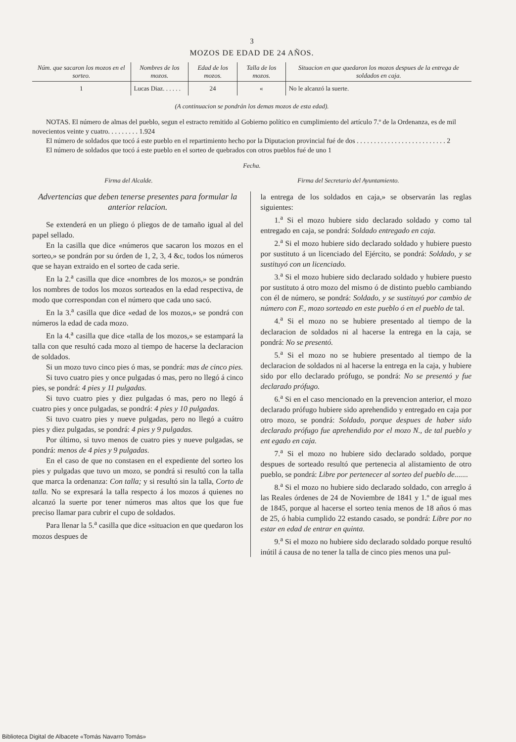3
MOZOS DE EDAD DE 24 AÑOS.
| Núm. que sacaron los mozos en el sorteo. | Nombres de los mozos. | Edad de los mozos. | Talla de los mozos. | Situacion en que quedaron los mozos despues de la entrega de soldados en caja. |
| --- | --- | --- | --- | --- |
| 1 | Lucas Diaz. . . . . . | 24 | « | No le alcanzó la suerte. |
(A continuacion se pondrán los demas mozos de esta edad).
NOTAS. El número de almas del pueblo, segun el estracto remitido al Gobierno político en cumplimiento del artículo 7.º de la Ordenanza, es de mil novecientos veinte y cuatro. . . . . . . . . 1.924
El número de soldados que tocó á este pueblo en el repartimiento hecho por la Diputacion provincial fué de dos . . . . . . . . . . . . . . . . . . . . . . . . . . 2
El número de soldados que tocó á este pueblo en el sorteo de quebrados con otros pueblos fué de uno 1
Fecha.
Firma del Alcalde. Firma del Secretario del Ayuntamiento.
Advertencias que deben tenerse presentes para formular la anterior relacion.
Se extenderá en un pliego ó pliegos de de tamaño igual al del papel sellado.
En la casilla que dice «números que sacaron los mozos en el sorteo,» se pondrán por su órden de 1, 2, 3, 4 &c, todos los números que se hayan extraido en el sorteo de cada serie.
En la 2.<sup>a</sup> casilla que dice «nombres de los mozos,» se pondrán los nombres de todos los mozos sorteados en la edad respectiva, de modo que correspondan con el número que cada uno sacó.
En la 3.<sup>a</sup> casilla que dice «edad de los mozos,» se pondrá con números la edad de cada mozo.
En la 4.<sup>a</sup> casilla que dice «talla de los mozos,» se estampará la talla con que resultó cada mozo al tiempo de hacerse la declaracion de soldados.
Si un mozo tuvo cinco pies ó mas, se pondrá: mas de cinco pies.
Si tuvo cuatro pies y once pulgadas ó mas, pero no llegó á cinco pies, se pondrá: 4 pies y 11 pulgadas.
Si tuvo cuatro pies y diez pulgadas ó mas, pero no llegó á cuatro pies y once pulgadas, se pondrá: 4 pies y 10 pulgadas.
Si tuvo cuatro pies y nueve pulgadas, pero no llegó a cuátro pies y diez pulgadas, se pondrá: 4 pies y 9 pulgadas.
Por último, si tuvo menos de cuatro pies y nueve pulgadas, se pondrá: menos de 4 pies y 9 pulgadas.
En el caso de que no constasen en el expediente del sorteo los pies y pulgadas que tuvo un mozo, se pondrá si resultó con la talla que marca la ordenanza: Con talla; y si resultó sin la talla, Corto de talla. No se expresará la talla respecto á los mozos á quienes no alcanzó la suerte por tener números mas altos que los que fue preciso llamar para cubrir el cupo de soldados.
Para llenar la 5.<sup>a</sup> casilla que dice «situacion en que quedaron los mozos despues de
la entrega de los soldados en caja,» se observarán las reglas siguientes:
1.<sup>a</sup> Si el mozo hubiere sido declarado soldado y como tal entregado en caja, se pondrá: Soldado entregado en caja.
2.<sup>a</sup> Si el mozo hubiere sido declarado soldado y hubiere puesto por sustituto á un licenciado del Ejército, se pondrá: Soldado, y se sustituyó con un licenciado.
3.<sup>a</sup> Si el mozo hubiere sido declarado soldado y hubiere puesto por sustituto á otro mozo del mismo ó de distinto pueblo cambiando con él de número, se pondrá: Soldado, y se sustituyó por cambio de número con F., mozo sorteado en este pueblo ó en el pueblo de tal.
4.<sup>a</sup> Si el mozo no se hubiere presentado al tiempo de la declaracion de soldados ni al hacerse la entrega en la caja, se pondrá: No se presentó.
5.<sup>a</sup> Si el mozo no se hubiere presentado al tiempo de la declaracion de soldados ni al hacerse la entrega en la caja, y hubiere sido por ello declarado prófugo, se pondrá: No se presentó y fue declarado prófugo.
6.<sup>a</sup> Si en el caso mencionado en la prevencion anterior, el mozo declarado prófugo hubiere sido aprehendido y entregado en caja por otro mozo, se pondrá: Soldado, porque despues de haber sido declarado prófugo fue aprehendido por el mozo N., de tal pueblo y ent egado en caja.
7.<sup>a</sup> Si el mozo no hubiere sido declarado soldado, porque despues de sorteado resultó que pertenecia al alistamiento de otro pueblo, se pondrá: Libre por pertenecer al sorteo del pueblo de.......
8.<sup>a</sup> Si el mozo no hubiere sido declarado soldado, con arreglo á las Reales órdenes de 24 de Noviembre de 1841 y 1.º de igual mes de 1845, porque al hacerse el sorteo tenia menos de 18 años ó mas de 25, ó habia cumplido 22 estando casado, se pondrá: Libre por no estar en edad de entrar en quinta.
9.<sup>a</sup> Si el mozo no hubiere sido declarado soldado porque resultó inútil á causa de no tener la talla de cinco pies menos una pul-
Biblioteca Digital de Albacete «Tomás Navarro Tomás»